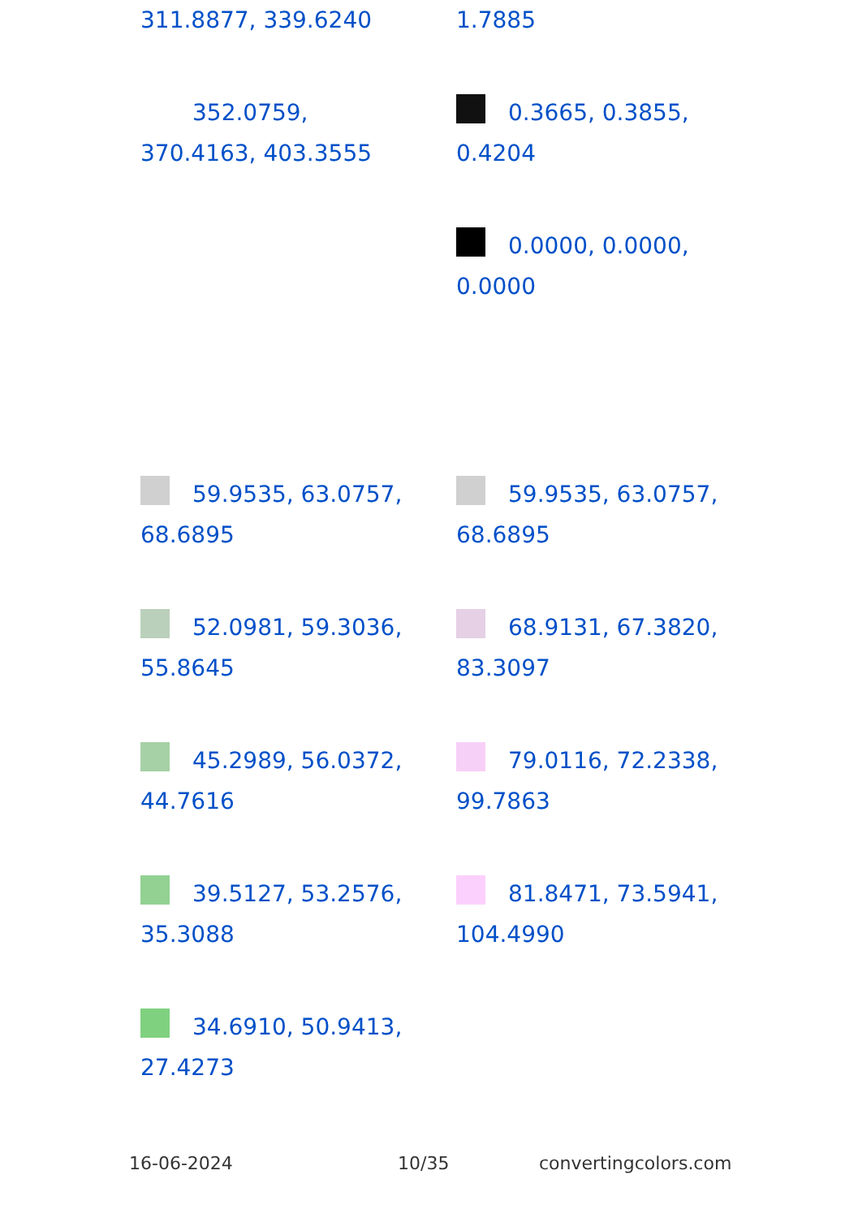311.8877, 339.6240 1.7885
352.0759, 370.4163, 403.3555
0.3665, 0.3855, 0.4204
0.0000, 0.0000, 0.0000
59.9535, 63.0757, 68.6895
59.9535, 63.0757, 68.6895
52.0981, 59.3036, 55.8645
68.9131, 67.3820, 83.3097
45.2989, 56.0372, 44.7616
79.0116, 72.2338, 99.7863
39.5127, 53.2576, 35.3088
81.8471, 73.5941, 104.4990
34.6910, 50.9413, 27.4273
16-06-2024 10/35 convertingcolors.com